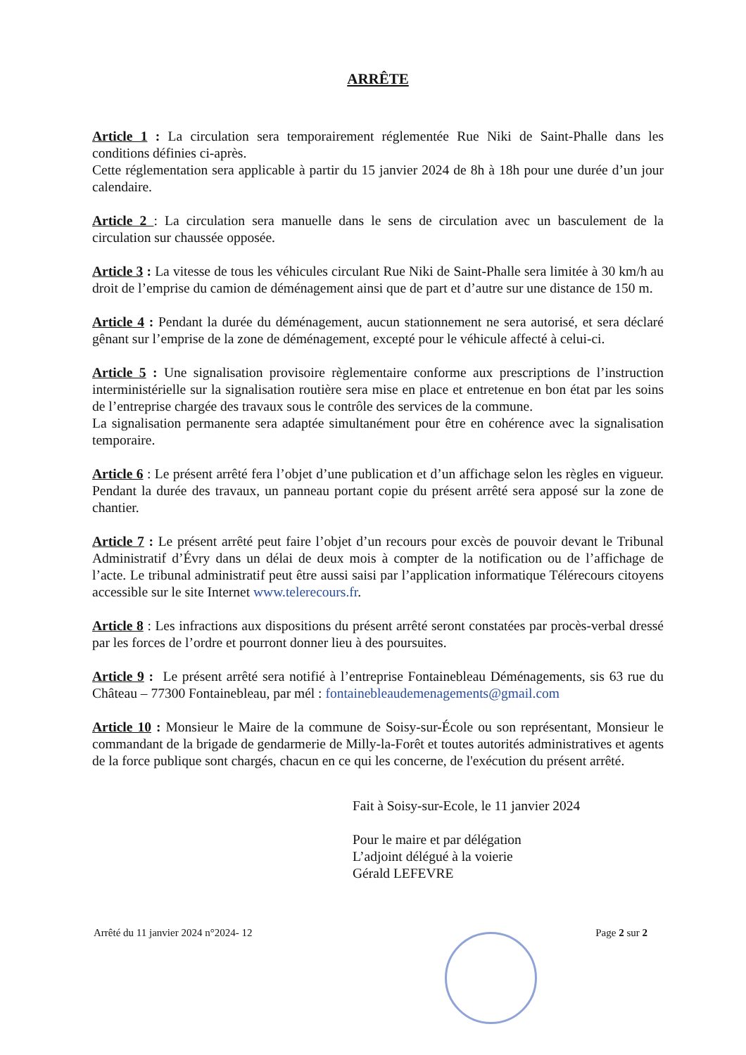ARRÊTE
Article 1 : La circulation sera temporairement réglementée Rue Niki de Saint-Phalle dans les conditions définies ci-après.
Cette réglementation sera applicable à partir du 15 janvier 2024 de 8h à 18h pour une durée d’un jour calendaire.
Article 2 : La circulation sera manuelle dans le sens de circulation avec un basculement de la circulation sur chaussée opposée.
Article 3 : La vitesse de tous les véhicules circulant Rue Niki de Saint-Phalle sera limitée à 30 km/h au droit de l’emprise du camion de déménagement ainsi que de part et d’autre sur une distance de 150 m.
Article 4 : Pendant la durée du déménagement, aucun stationnement ne sera autorisé, et sera déclaré gênant sur l’emprise de la zone de déménagement, excepté pour le véhicule affecté à celui-ci.
Article 5 : Une signalisation provisoire règlementaire conforme aux prescriptions de l’instruction interministérielle sur la signalisation routière sera mise en place et entretenue en bon état par les soins de l’entreprise chargée des travaux sous le contrôle des services de la commune.
La signalisation permanente sera adaptée simultanément pour être en cohérence avec la signalisation temporaire.
Article 6 : Le présent arrêté fera l’objet d’une publication et d’un affichage selon les règles en vigueur. Pendant la durée des travaux, un panneau portant copie du présent arrêté sera apposé sur la zone de chantier.
Article 7 : Le présent arrêté peut faire l’objet d’un recours pour excès de pouvoir devant le Tribunal Administratif d’Évry dans un délai de deux mois à compter de la notification ou de l’affichage de l’acte. Le tribunal administratif peut être aussi saisi par l’application informatique Télérecours citoyens accessible sur le site Internet www.telerecours.fr.
Article 8 : Les infractions aux dispositions du présent arrêté seront constatées par procès-verbal dressé par les forces de l’ordre et pourront donner lieu à des poursuites.
Article 9 : Le présent arrêté sera notifié à l’entreprise Fontainebleau Déménagements, sis 63 rue du Château – 77300 Fontainebleau, par mél : fontainebleaudemenagements@gmail.com
Article 10 : Monsieur le Maire de la commune de Soisy-sur-École ou son représentant, Monsieur le commandant de la brigade de gendarmerie de Milly-la-Forêt et toutes autorités administratives et agents de la force publique sont chargés, chacun en ce qui les concerne, de l'exécution du présent arrêté.
Fait à Soisy-sur-Ecole, le 11 janvier 2024
Pour le maire et par délégation
L’adjoint délégué à la voierie
Gérald LEFEVRE
Arrêté du 11 janvier 2024 n°2024- 12 Page 2 sur 2